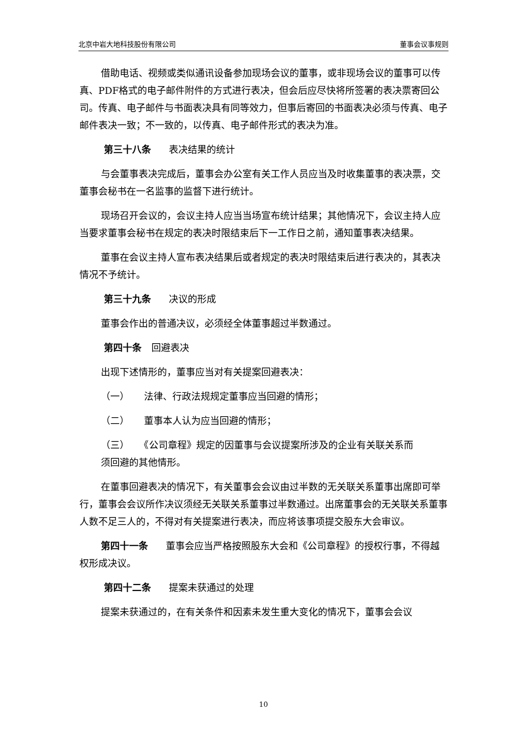北京中岩大地科技股份有限公司 董事会议事规则
借助电话、视频或类似通讯设备参加现场会议的董事，或非现场会议的董事可以传真、PDF格式的电子邮件附件的方式进行表决，但会后应尽快将所签署的表决票寄回公司。传真、电子邮件与书面表决具有同等效力，但事后寄回的书面表决必须与传真、电子邮件表决一致；不一致的，以传真、电子邮件形式的表决为准。
第三十八条 表决结果的统计
与会董事表决完成后，董事会办公室有关工作人员应当及时收集董事的表决票，交董事会秘书在一名监事的监督下进行统计。
现场召开会议的，会议主持人应当当场宣布统计结果；其他情况下，会议主持人应当要求董事会秘书在规定的表决时限结束后下一工作日之前，通知董事表决结果。
董事在会议主持人宣布表决结果后或者规定的表决时限结束后进行表决的，其表决情况不予统计。
第三十九条 决议的形成
董事会作出的普通决议，必须经全体董事超过半数通过。
第四十条 回避表决
出现下述情形的，董事应当对有关提案回避表决：
（一） 法律、行政法规规定董事应当回避的情形；
（二） 董事本人认为应当回避的情形；
（三） 《公司章程》规定的因董事与会议提案所涉及的企业有关联关系而
须回避的其他情形。
在董事回避表决的情况下，有关董事会会议由过半数的无关联关系董事出席即可举行，董事会会议所作决议须经无关联关系董事过半数通过。出席董事会的无关联关系董事人数不足三人的，不得对有关提案进行表决，而应将该事项提交股东大会审议。
第四十一条 董事会应当严格按照股东大会和《公司章程》的授权行事，不得越权形成决议。
第四十二条 提案未获通过的处理
提案未获通过的，在有关条件和因素未发生重大变化的情况下，董事会会议
10